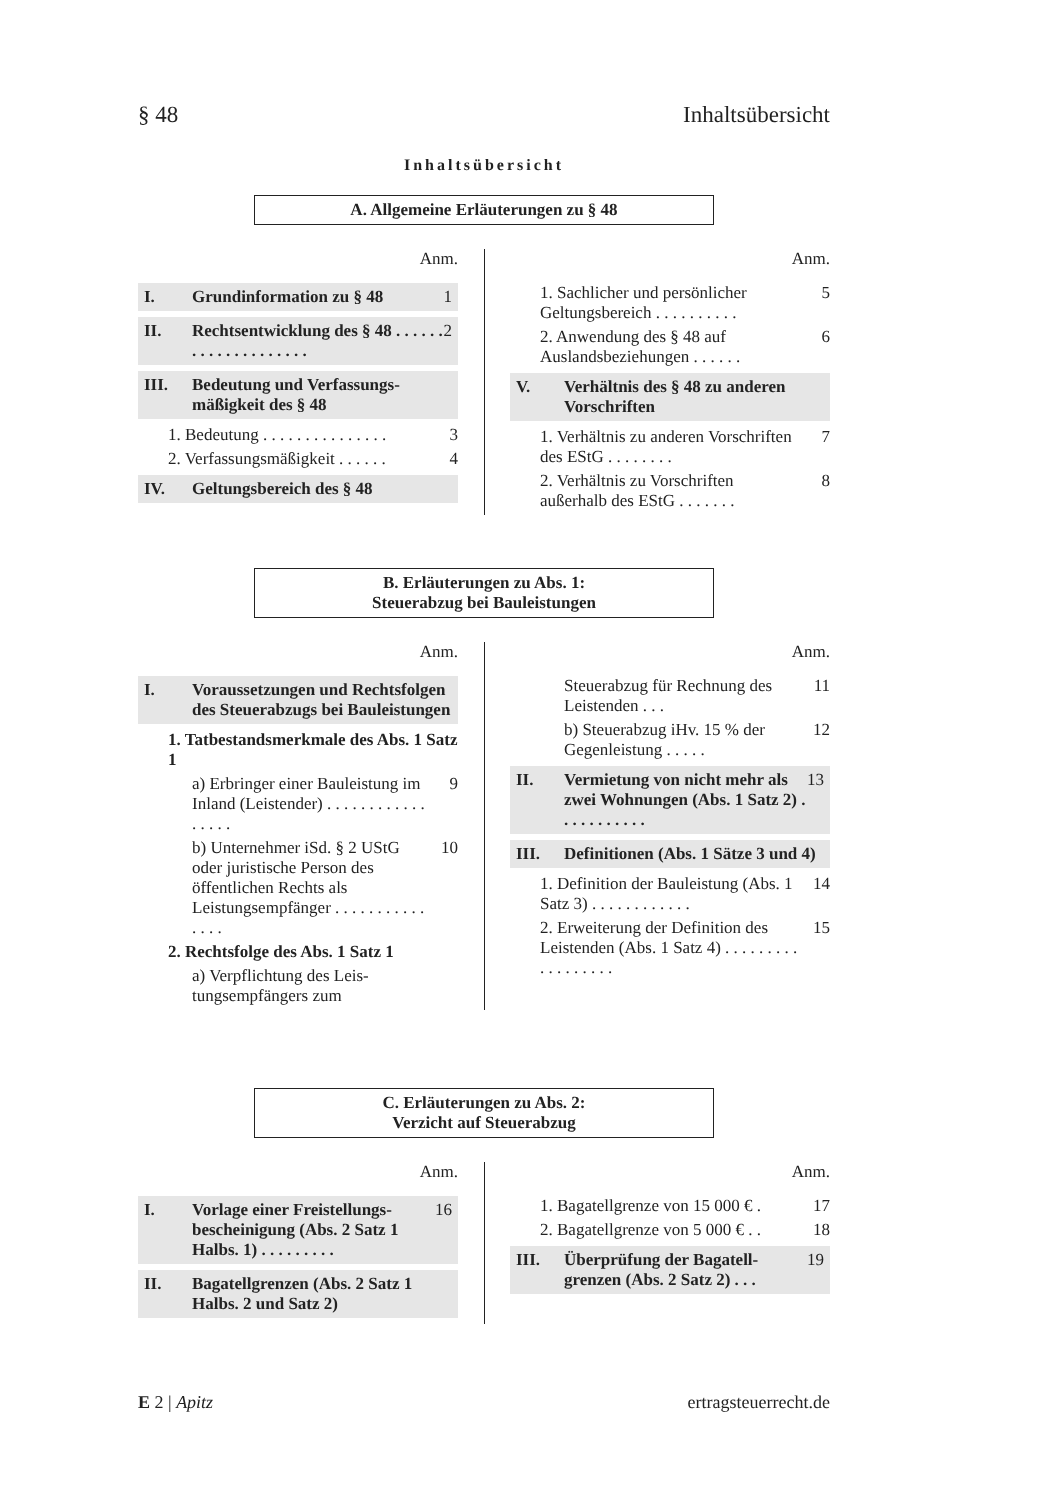§ 48 Inhaltsübersicht
Inhaltsübersicht
A. Allgemeine Erläuterungen zu § 48
Anm.
I. Grundinformation zu § 48 1
II. Rechtsentwicklung des § 48 . . . . . . . . . . . . . . . . . . . . 2
III. Bedeutung und Verfassungs­mäßigkeit des § 48
1. Bedeutung . . . . . . . . . . . . . . . 3
2. Verfassungsmäßigkeit . . . . . . 4
IV. Geltungsbereich des § 48
Anm.
1. Sachlicher und persönlicher Geltungsbereich . . . . . . . . . . 5
2. Anwendung des § 48 auf Auslandsbeziehungen . . . . . . 6
V. Verhältnis des § 48 zu anderen Vorschriften
1. Verhältnis zu anderen Vor­schriften des EStG . . . . . . . . 7
2. Verhältnis zu Vorschriften außerhalb des EStG . . . . . . . 8
B. Erläuterungen zu Abs. 1:
Steuerabzug bei Bauleistungen
Anm.
I. Voraussetzungen und Rechtsfolgen des Steuer­abzugs bei Bauleistungen
1. Tatbestandsmerkmale des Abs. 1 Satz 1
a) Erbringer einer Bauleis­tung im Inland (Leisten­der) . . . . . . . . . . . . . . . . . 9
b) Unternehmer iSd. § 2 UStG oder juristische Person des öffentlichen Rechts als Leistungsemp­fänger . . . . . . . . . . . . . . . 10
2. Rechtsfolge des Abs. 1 Satz 1
a) Verpflichtung des Leis­tungsempfängers zum
Anm.
Steuerabzug für Rech­nung des Leistenden . . . 11
b) Steuerabzug iHv. 15 % der Gegenleistung . . . . . 12
II. Vermietung von nicht mehr als zwei Wohnungen (Abs. 1 Satz 2) . . . . . . . . . . . 13
III. Definitionen (Abs. 1 Sätze 3 und 4)
1. Definition der Bauleistung (Abs. 1 Satz 3) . . . . . . . . . . . . 14
2. Erweiterung der Definition des Leistenden (Abs. 1 Satz 4) . . . . . . . . . . . . . . . . . . 15
C. Erläuterungen zu Abs. 2:
Verzicht auf Steuerabzug
Anm.
I. Vorlage einer Freistellungs­bescheinigung (Abs. 2 Satz 1 Halbs. 1) . . . . . . . . . 16
II. Bagatellgrenzen (Abs. 2 Satz 1 Halbs. 2 und Satz 2)
Anm.
1. Bagatellgrenze von 15 000 € . 17
2. Bagatellgrenze von 5 000 € . . 18
III. Überprüfung der Bagatell­grenzen (Abs. 2 Satz 2) . . . 19
E 2 | Apitz ertragsteuerrecht.de